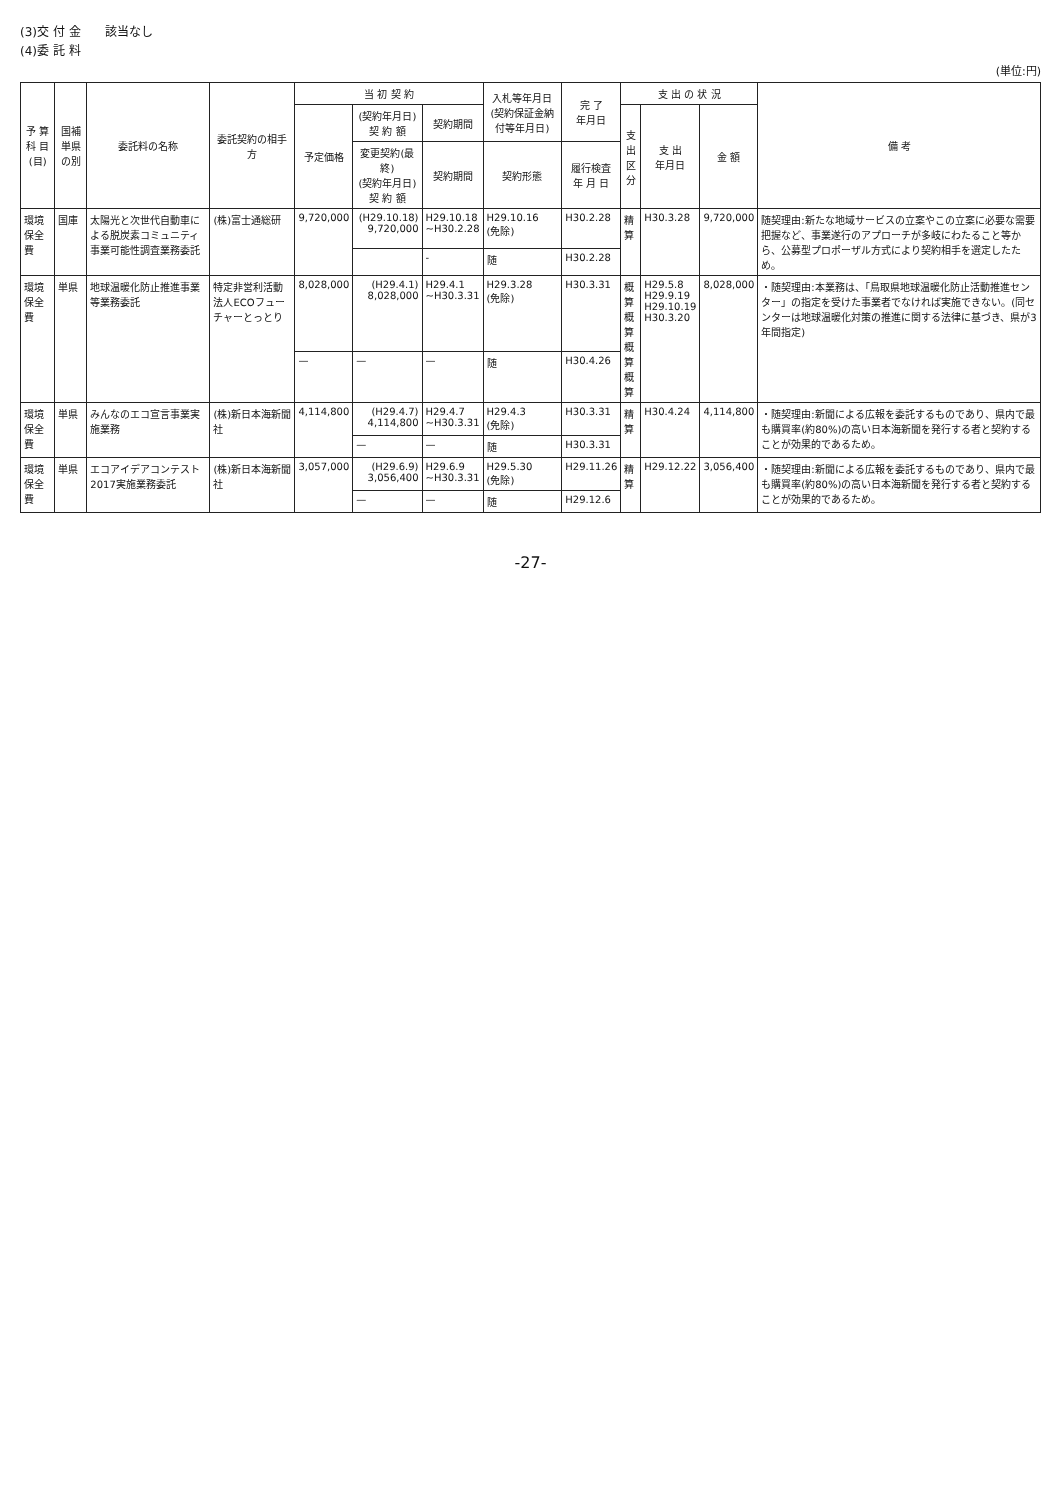(3)交 付 金　　該当なし
(4)委 託 料
(単位:円)
| 予 算 科 目 (目) | 国補単県の別 | 委託料の名称 | 委託契約の相手方 | 当 初 契 約 | | | 入札等年月日 (契約保証金納付等年月日) | 完 了 年月日 | 支 出 の 状 況 | | | 備 考 |
| --- | --- | --- | --- | --- | --- | --- | --- | --- | --- | --- | --- | --- |
| | | | | 予定価格 | (契約年月日) 契 約 額 | 契約期間 | | | 支出 区分 | 支 出 年月日 | 金 額 | |
| | | | | | 変更契約(最終) (契約年月日) 契 約 額 | 契約期間 | 契約形態 | 履行検査 年 月 日 | | | | |
| 環境保全費 | 国庫 | 太陽光と次世代自動車による脱炭素コミュニティ事業可能性調査業務委託 | (株)富士通総研 | 9,720,000 | (H29.10.18) 9,720,000 | H29.10.18 ~H30.2.28 | H29.10.16 (免除) | H30.2.28 | 精算 | H30.3.28 | 9,720,000 | 随契理由:新たな地域サービスの立案やこの立案に必要な需要把握など、事業遂行のアプローチが多岐にわたること等から、公募型プロポーザル方式により契約相手を選定したため。 |
| | | | | | | - | 随 | H30.2.28 | | | | |
| 環境保全費 | 単県 | 地球温暖化防止推進事業等業務委託 | 特定非営利活動法人ECOフューチャーとっとり | 8,028,000 | (H29.4.1) 8,028,000 | H29.4.1 ~H30.3.31 | H29.3.28 (免除) | H30.3.31 | 概算 概算 概算 概算 | H29.5.8 H29.9.19 H29.10.19 H30.3.20 | 8,028,000 | ・随契理由:本業務は、「鳥取県地球温暖化防止活動推進センター」の指定を受けた事業者でなければ実施できない。(同センターは地球温暖化対策の推進に関する法律に基づき、県が3年間指定) |
| | | | | — | — | — | 随 | H30.4.26 | | | | |
| 環境保全費 | 単県 | みんなのエコ宣言事業実施業務 | (株)新日本海新聞社 | 4,114,800 | (H29.4.7) 4,114,800 | H29.4.7 ~H30.3.31 | H29.4.3 (免除) | H30.3.31 | 精算 | H30.4.24 | 4,114,800 | ・随契理由:新聞による広報を委託するものであり、県内で最も購買率(約80%)の高い日本海新聞を発行する者と契約することが効果的であるため。 |
| | | | | | — | — | 随 | H30.3.31 | | | | |
| 環境保全費 | 単県 | エコアイデアコンテスト2017実施業務委託 | (株)新日本海新聞社 | 3,057,000 | (H29.6.9) 3,056,400 | H29.6.9 ~H30.3.31 | H29.5.30 (免除) | H29.11.26 | 精算 | H29.12.22 | 3,056,400 | ・随契理由:新聞による広報を委託するものであり、県内で最も購買率(約80%)の高い日本海新聞を発行する者と契約することが効果的であるため。 |
| | | | | | — | — | 随 | H29.12.6 | | | | |
-27-